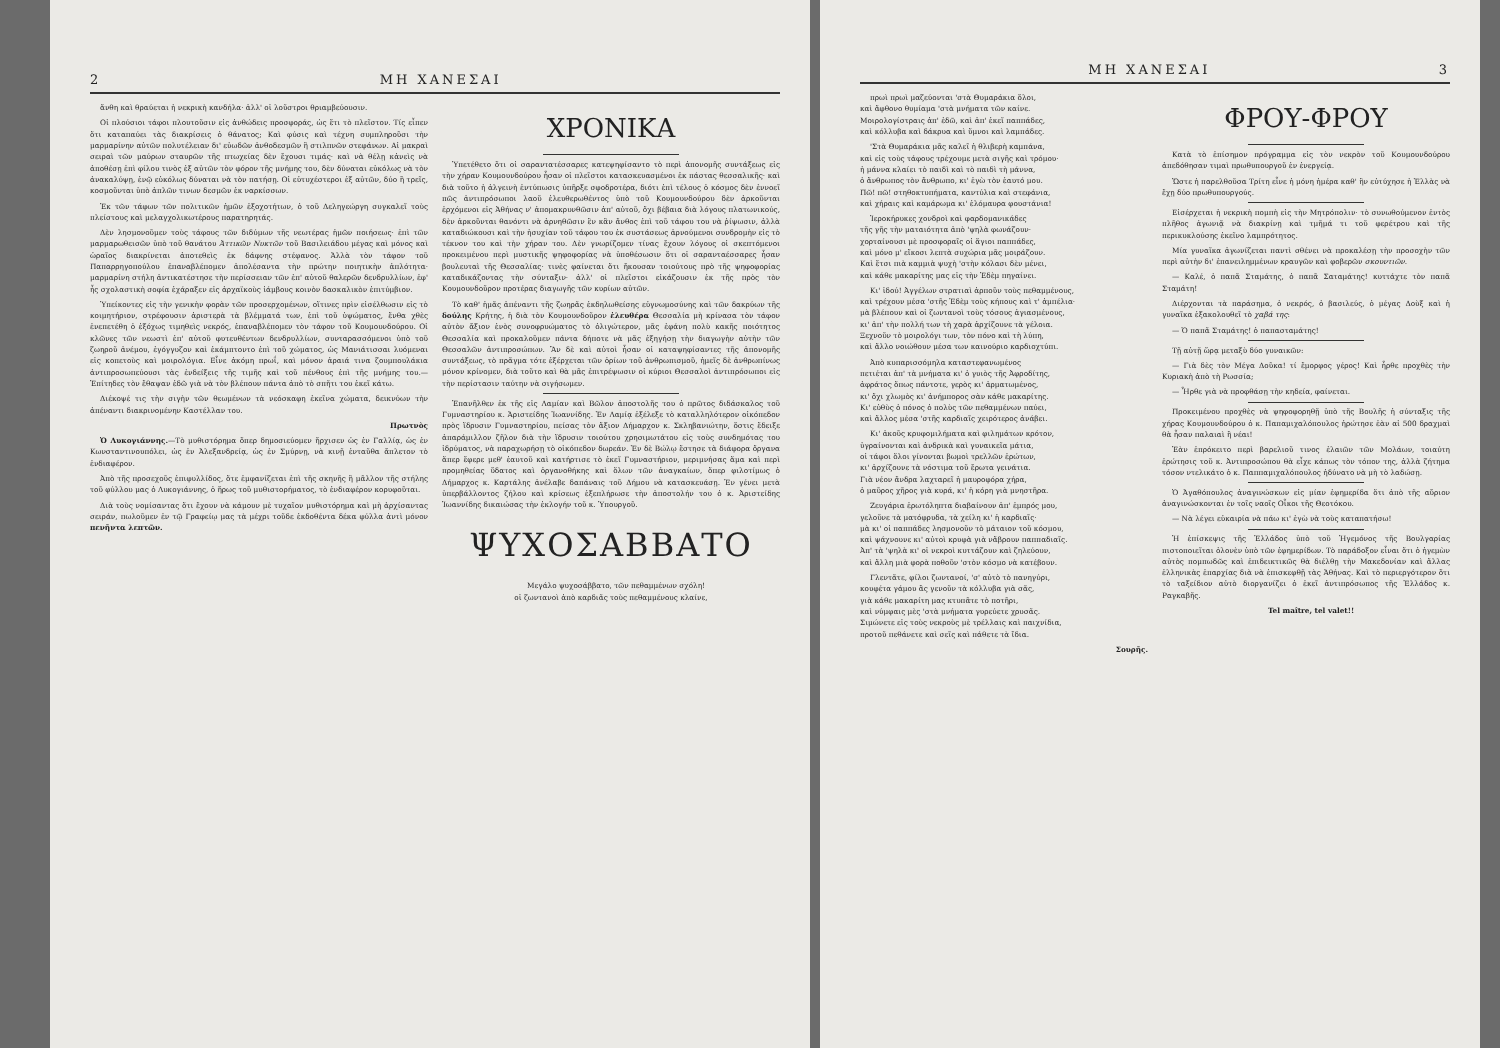2 ΜΗ ΧΑΝΕΣΑΙ
ἄνθη καὶ θραύεται ἡ νεκρικὴ κανδήλα· ἀλλ' οἱ λοῦστροι θριαμβεύουσιν.
Οἱ πλούσιοι τάφοι πλουτοῦσιν εἰς ἀνθώδεις προσφοράς, ὡς ἔτι τὸ πλεῖστον. Τίς εἶπεν ὅτι καταπαύει τὰς διακρίσεις ὁ θάνατος; Καὶ φύσις καὶ τέχνη συμπληροῦσι τὴν μαρμαρίνην αὐτῶν πολυτέλειαν δι' εὐωδῶν ἀνθοδεσμῶν ἢ στιλπνῶν στεφάνων. Αἱ μακραὶ σειραὶ τῶν μαύρων σταυρῶν τῆς πτωχείας δὲν ἔχουσι τιμάς· καὶ νὰ θέλῃ κἀνεὶς νὰ ἀποθέσῃ ἐπὶ φίλου τινὸς ἐξ αὐτῶν τὸν φόρον τῆς μνήμης του, δὲν δύναται εὐκόλως νὰ τὸν ἀνακαλύψῃ, ἐνῷ εὐκόλως δύναται νὰ τὸν πατήσῃ. Οἱ εὐτυχέστεροι ἐξ αὐτῶν, δύο ἢ τρεῖς, κοσμοῦνται ὑπὸ ἁπλῶν τινων δεσμῶν ἐκ ναρκίσσων.
Ἐκ τῶν τάφων τῶν πολιτικῶν ἡμῶν ἐξοχοτήτων, ὁ τοῦ Δεληγεώργη συγκαλεῖ τοὺς πλείστους καὶ μελαγχολικωτέρους παρατηρητάς.
Δὲν λησμονοῦμεν τοὺς τάφους τῶν διδύμων τῆς νεωτέρας ἡμῶν ποιήσεως· ἐπὶ τῶν μαρμαρωθεισῶν ὑπὸ τοῦ θανάτου Ἀττικῶν Νυκτῶν τοῦ Βασιλειάδου μέγας καὶ μόνος καὶ ὡραῖος διακρίνεται ἀποτεθεὶς ἐκ δάφνης στέφανος. Ἀλλὰ τὸν τάφον τοῦ Παπαρρηγοπούλου ἐπαναβλέπομεν ἀπολέσαντα τὴν πρώτην ποιητικὴν ἁπλότητα· μαρμαρίνη στήλη ἀντικατέστησε τὴν περίσσειαν τῶν ἐπ' αὐτοῦ θαλερῶν δενδρυλλίων, ἐφ' ἧς σχολαστικὴ σοφία ἐχάραξεν εἰς ἀρχαϊκοὺς ἰάμβους κοινὸν δασκαλικὸν ἐπιτύμβιον.
Ὑπείκοντες εἰς τὴν γενικὴν φορὰν τῶν προσερχομένων, οἵτινες πρὶν εἰσέλθωσιν εἰς τὸ κοιμητήριον, στρέφουσιν ἀριστερὰ τὰ βλέμματά των, ἐπὶ τοῦ ὑψώματος, ἔνθα χθὲς ἐνεπετέθη ὁ ἐξόχως τιμηθεὶς νεκρός, ἐπαναβλέπομεν τὸν τάφον τοῦ Κουμουνδούρου. Οἱ κλῶνες τῶν νεωστὶ ἐπ' αὐτοῦ φυτευθέντων δενδρυλλίων, συνταρασσόμενοι ὑπὸ τοῦ ζωηροῦ ἀνέμου, ἐγόγγυζον καὶ ἐκάμπτοντο ἐπὶ τοῦ χώματος, ὡς Μανιάτισσαι λυόμεναι εἰς κοπετοὺς καὶ μοιρολόγια. Εἶνε ἀκόμη πρωΐ, καὶ μόνον ἀραιά τινα ζουμπουλάκια ἀντιπροσωπεύουσι τὰς ἐνδείξεις τῆς τιμῆς καὶ τοῦ πένθους ἐπὶ τῆς μνήμης του.—Ἐπίτηδες τὸν ἔθαψαν ἐδῶ γιὰ νὰ τὸν βλέπουν πάντα ἀπὸ τὸ σπῆτι του ἐκεῖ κάτω.
Διέκοψέ τις τὴν σιγὴν τῶν θεωμένων τὰ νεόσκαφη ἐκεῖνα χώματα, δεικνύων τὴν ἀπέναντι διακρινομένην Καστέλλαν του.
Πρωτνὸς
Ὁ Λυκογιάννης.—Τὸ μυθιστόρημα ὅπερ δημοσιεύομεν ἤρχισεν ὡς ἐν Γαλλίᾳ, ὡς ἐν Κωνσταντινουπόλει, ὡς ἐν Ἀλεξανδρείᾳ, ὡς ἐν Σμύρνῃ, νὰ κινῇ ἐνταῦθα ἄπλετον τὸ ἐνδιαφέρον.
Ἀπὸ τῆς προσεχοῦς ἐπιφυλλίδος, ὅτε ἐμφανίζεται ἐπὶ τῆς σκηνῆς ἢ μᾶλλον τῆς στήλης τοῦ φύλλου μας ὁ Λυκογιάννης, ὁ ἥρως τοῦ μυθιστορήματος, τὸ ἐνδιαφέρον κορυφοῦται.
Διὰ τοὺς νομίσαντας ὅτι ἔχουν νὰ κάμουν μὲ τυχαῖον μυθιστόρημα καὶ μὴ ἀρχίσαντας σειράν, πωλοῦμεν ἐν τῷ Γραφείῳ μας τὰ μέχρι τοῦδε ἐκδοθέντα δέκα φύλλα ἀντὶ μόνον πενῆντα λεπτῶν.
ΧΡΟΝΙΚΑ
Ὑπετέθετο ὅτι οἱ σαραντατέσσαρες κατεψηφίσαντο τὸ περὶ ἀπονομῆς συντάξεως εἰς τὴν χήραν Κουμουνδούρου ἦσαν οἱ πλεῖστοι κατασκευασμένοι ἐκ πάστας θεσσαλικῆς· καὶ διὰ τοῦτο ἡ ἀλγεινὴ ἐντύπωσις ὑπῆρξε σφοδροτέρα, διότι ἐπὶ τέλους ὁ κόσμος δὲν ἐννοεῖ πῶς ἀντιπρόσωποι λαοῦ ἐλευθερωθέντος ὑπὸ τοῦ Κουμουνδούρου δὲν ἀρκοῦνται ἐρχόμενοι εἰς Ἀθήνας ν' ἀπομακρυνθῶσιν ἀπ' αὐτοῦ, ὄχι βέβαια διὰ λόγους πλατωνικούς, δὲν ἀρκοῦνται θανόντι νὰ ἀρνηθῶσιν ἓν κἂν ἄνθος ἐπὶ τοῦ τάφου του νὰ ῥίψωσιν, ἀλλὰ καταδιώκουσι καὶ τὴν ἡσυχίαν τοῦ τάφου του ἐκ συστάσεως ἀρνούμενοι συνδρομὴν εἰς τὸ τέκνον του καὶ τὴν χήραν του. Δὲν γνωρίζομεν τίνας ἔχουν λόγους οἱ σκεπτόμενοι προκειμένου περὶ μυστικῆς ψηφοφορίας νὰ ὑποθέσωσιν ὅτι οἱ σαρανταέσσαρες ἦσαν βουλευταὶ τῆς Θεσσαλίας· τινὲς φαίνεται ὅτι ἤκουσαν τοιούτους πρὸ τῆς ψηφοφορίας καταδικάζοντας τὴν σύνταξιν· ἀλλ' οἱ πλεῖστοι εἰκάζουσιν ἐκ τῆς πρὸς τὸν Κουμουνδοῦρον προτέρας διαγωγῆς τῶν κυρίων αὐτῶν.
Τὸ καθ' ἡμᾶς ἀπέναντι τῆς ζωηρᾶς ἐκδηλωθείσης εὐγνωμοσύνης καὶ τῶν δακρύων τῆς δούλης Κρήτης, ἡ διὰ τὸν Κουμουνδοῦρον ἐλευθέρα Θεσσαλία μὴ κρίνασα τὸν τάφον αὐτὸν ἄξιον ἑνὸς συνοφρυώματος τὸ ὀλιγώτερον, μᾶς ἐφάνη πολὺ κακῆς ποιότητος Θεσσαλία καὶ προκαλοῦμεν πάντα δήποτε νὰ μᾶς ἐξηγήσῃ τὴν διαγωγὴν αὐτὴν τῶν Θεσσαλῶν ἀντιπροσώπων. Ἂν δὲ καὶ αὐτοὶ ἦσαν οἱ καταψηφίσαντες τῆς ἀπονομῆς συντάξεως, τὸ πρᾶγμα τότε ἐξέρχεται τῶν ὁρίων τοῦ ἀνθρωπισμοῦ, ἡμεῖς δὲ ἀνθρωπίνως μόνον κρίνομεν, διὰ τοῦτο καὶ θὰ μᾶς ἐπιτρέψωσιν οἱ κύριοι Θεσσαλοὶ ἀντιπρόσωποι εἰς τὴν περίστασιν ταύτην νὰ σιγήσωμεν.
Ἐπανῆλθεν ἐκ τῆς εἰς Λαμίαν καὶ Βῶλον ἀποστολῆς του ὁ πρῶτος διδάσκαλος τοῦ Γυμναστηρίου κ. Ἀριστείδης Ἰωαννίδης. Ἐν Λαμίᾳ ἐξέλεξε τὸ καταλληλότερον οἰκόπεδον πρὸς ἵδρυσιν Γυμναστηρίου, πείσας τὸν ἄξιον Δήμαρχον κ. Σκληβανιώτην, ὅστις ἔδειξε ἀπαράμιλλον ζῆλον διὰ τὴν ἵδρυσιν τοιούτου χρησιμωτάτου εἰς τοὺς συνδημότας του ἱδρύματος, νὰ παραχωρήσῃ τὸ οἰκόπεδον δωρεάν. Ἐν δὲ Βώλῳ ἔστησε τὰ διάφορα ὄργανα ἅπερ ἔφερε μεθ' ἑαυτοῦ καὶ κατήρτισε τὸ ἐκεῖ Γυμναστήριον, μεριμνήσας ἅμα καὶ περὶ προμηθείας ὕδατος καὶ ὀργανοθήκης καὶ ὅλων τῶν ἀναγκαίων, ὅπερ φιλοτίμως ὁ Δήμαρχος κ. Καρτάλης ἀνέλαβε δαπάναις τοῦ Δήμου νὰ κατασκευάσῃ. Ἐν γένει μετὰ ὑπερβάλλοντος ζήλου καὶ κρίσεως ἐξεπλήρωσε τὴν ἀποστολήν του ὁ κ. Ἀριστείδης Ἰωαννίδης δικαιώσας τὴν ἐκλογήν τοῦ κ. Ὑπουργοῦ.
ΨΥΧΟΣΑΒΒΑΤΟ
Μεγάλο ψυχοσάββατο, τῶν πεθαμμένων σχόλη!
οἱ ζωντανοὶ ἀπὸ καρδιᾶς τοὺς πεθαμμένους κλαίνε,
ΜΗ ΧΑΝΕΣΑΙ 3
πρωὶ πρωὶ μαζεύονται 'στὰ Θυμαράκια ὅλοι,
καὶ ἄφθονο θυμίαμα 'στὰ μνήματα τῶν καίνε.
Μοιρολογίστραις ἀπ' ἐδῶ, καὶ ἀπ' ἐκεῖ παππάδες,
καὶ κόλλυβα καὶ δάκρυα καὶ ὕμνοι καὶ λαμπάδες.
'Στὰ Θυμαράκια μᾶς καλεῖ ἡ θλιβερὴ καμπάνα,
καὶ εἰς τοὺς τάφους τρέχουμε μετὰ σιγῆς καὶ τρόμου·
ἡ μάννα κλαίει τὸ παιδὶ καὶ τὸ παιδὶ τὴ μάννα,
ὁ ἄνθρωπος τὸν ἄνθρωπο, κι' ἐγὼ τὸν ἑαυτό μου.
Πῶ! πῶ! στηθοκτυπήματα, καντύλια καὶ στεφάνια,
καὶ χήραις καὶ καμάρωμα κι' ἐλόμαυρα φουστάνια!
Ἱεροκήρυκες χονδροὶ καὶ φαρδομανικάδες
τῆς γῆς τὴν ματαιότητα ἀπὸ 'ψηλὰ φωνάζουν·
χορταίνουσι μὲ προσφοραῖς οἱ ἅγιοι παππάδες,
καὶ μόνο μ' εἴκοσι λεπτὰ συχώρια μᾶς μοιράζουν.
Καὶ ἔτσι πιὰ καμμιὰ ψυχὴ 'στὴν κόλασι δὲν μένει,
καὶ κάθε μακαρίτης μας εἰς τὴν Ἐδὲμ πηγαίνει.
Κι' ἰδού! Ἀγγέλων στρατιαὶ ἁρποῦν τοὺς πεθαμμένους,
καὶ τρέχουν μέσα 'στῆς Ἐδὲμ τοὺς κήπους καὶ τ' ἀμπέλια·
μὰ βλέπουν καὶ οἱ ζωντανοὶ τοὺς τόσους ἁγιασμένους,
κι' ἀπ' τὴν πολλή των τὴ χαρὰ ἀρχίζουνε τὰ γέλοια.
Ξεχνοῦν τὸ μοιρολόγι των, τὸν πόνο καὶ τὴ λύπη,
καὶ ἄλλο νοιώθουν μέσα των καινούριο καρδιοχτύπι.
Ἀπὸ κυπαρισσόμηλα καταστεφανωμένος
πετιέται ἀπ' τὰ μνήματα κι' ὁ γυιὸς τῆς Ἀφροδίτης,
ἀφράτος ὅπως πάντοτε, γερὸς κι' ἁρματωμένος,
κι' ὄχι χλωμὸς κι' ἀνήμπορος σὰν κάθε μακαρίτης.
Κι' εὐθὺς ὁ πόνος ὁ πολὺς τῶν πεθαμμένων παύει,
καὶ ἄλλος μέσα 'στῆς καρδιαῖς χειρότερος ἀνάβει.
Κι' ἀκοῦς κρυφομιλήματα καὶ φιλημάτων κρότον,
ὑγραίνονται καὶ ἀνδρικὰ καὶ γυναικεῖα μάτια,
οἱ τάφοι ὅλοι γίνονται βωμοὶ τρελλῶν ἐρώτων,
κι' ἀρχίζουνε τὰ νόστιμα τοῦ ἔρωτα γεινάτια.
Γιὰ νέον ἄνδρα λαχταρεῖ ἡ μαυροφόρα χήρα,
ὁ μαῦρος χῆρος γιὰ κυρά, κι' ἡ κόρη γιὰ μνηστῆρα.
Ζευγάρια ἐρωτόληπτα διαβαίνουν ἀπ' ἐμπρός μου,
γελοῦνε τὰ ματόφρυδα, τὰ χείλη κι' ἡ καρδιαῖς·
μὰ κι' οἱ παππάδες λησμονοῦν τὸ μάταιον τοῦ κόσμου,
καὶ ψάχνουνε κι' αὐτοὶ κρυφὰ γιὰ νἄβρουν παππαδιαῖς.
Ἀπ' τὰ 'ψηλὰ κι' οἱ νεκροὶ κυττάζουν καὶ ζηλεύουν,
καὶ ἄλλη μιὰ φορὰ ποθοῦν 'στὸν κόσμο νὰ κατέβουν.
Γλεντᾶτε, φίλοι ζωντανοί, 'σ' αὐτὸ τὸ πανηγύρι,
κουφέτα γάμου ἂς γενοῦν τὰ κόλλυβα γιὰ σᾶς,
γιὰ κάθε μακαρίτη μας κτυπᾶτε τὸ ποτῆρι,
καὶ νύμφαις μὲς 'στὰ μνήματα γυρεύετε χρυσᾶς.
Σιμώνετε εἰς τοὺς νεκροὺς μὲ τρέλλαις καὶ παιχνίδια,
προτοῦ πεθάνετε καὶ σεῖς καὶ πάθετε τὰ ἴδια.
Σουρῆς.
ΦΡΟΥ-ΦΡΟΥ
Κατὰ τὸ ἐπίσημον πρόγραμμα εἰς τὸν νεκρὸν τοῦ Κουμουνδούρου ἀπεδόθησαν τιμαὶ πρωθυπουργοῦ ἐν ἐνεργείᾳ.
Ὥστε ἡ παρελθοῦσα Τρίτη εἶνε ἡ μόνη ἡμέρα καθ' ἣν εὐτύχησε ἡ Ἑλλὰς νὰ ἔχῃ δύο πρωθυπουργούς.
Εἰσέρχεται ἡ νεκρικὴ πομπὴ εἰς τὴν Μητρόπολιν· τὸ συνωθούμενον ἐντὸς πλῆθος ἀγωνιᾷ νὰ διακρίνῃ καὶ τμῆμά τι τοῦ φερέτρου καὶ τῆς περικυκλούσης ἐκεῖνο λαμπρότητος.
Μία γυναῖκα ἀγωνίζεται παντὶ σθένει νὰ προκαλέσῃ τὴν προσοχὴν τῶν περὶ αὐτὴν δι' ἐπανειλημμένων κραυγῶν καὶ φοβερῶν σκουντιῶν.
— Καλέ, ὁ παπᾶ Σταμάτης, ὁ παπᾶ Σαταμάτης! κυττάχτε τὸν παπᾶ Σταμάτη!
Διέρχονται τὰ παράσημα, ὁ νεκρός, ὁ βασιλεύς, ὁ μέγας Δοὺξ καὶ ἡ γυναῖκα ἐξακολουθεῖ τὸ χαβά της:
— Ὁ παπᾶ Σταμάτης! ὁ παπασταμάτης!
Τῇ αὐτῇ ὥρᾳ μεταξὺ δύο γυναικῶν:
— Γιὰ δὲς τὸν Μέγα Δοῦκα! τί ἔμορφος γέρος! Καὶ ἦρθε προχθὲς τὴν Κυριακὴ ἀπὸ τὴ Ρωσσία;
— Ἦρθε γιὰ νὰ προφθάσῃ τὴν κηδεία, φαίνεται.
Προκειμένου προχθὲς νὰ ψηφοφορηθῇ ὑπὸ τῆς Βουλῆς ἡ σύνταξις τῆς χήρας Κουμουνδούρου ὁ κ. Παπαμιχαλόπουλος ἠρώτησε ἐὰν αἱ 500 δραχμαὶ θὰ ἦσαν παλαιαὶ ἢ νέαι!
Ἐὰν ἐπρόκειτο περὶ βαρελιοῦ τινος ἐλαιῶν τῶν Μολάων, τοιαύτη ἐρώτησις τοῦ κ. Ἀντιπροσώπου θὰ εἶχε κάπως τὸν τόπον της, ἀλλὰ ζήτημα τόσον ντελικάτο ὁ κ. Παππαμιχαλόπουλος ἠδύνατο νὰ μὴ τὸ λαδώσῃ.
Ὁ Ἀγαθόπουλος ἀναγινώσκων εἰς μίαν ἐφημερίδα ὅτι ἀπὸ τῆς αὔριον ἀναγινώσκονται ἐν τοῖς ναοῖς Οἶκοι τῆς Θεοτόκου.
— Νὰ λέγει εὐκαιρία νὰ πάω κι' ἐγὼ νὰ τοὺς καταπατήσω!
Ἡ ἐπίσκεψις τῆς Ἑλλάδος ὑπὸ τοῦ Ἡγεμόνος τῆς Βουλγαρίας πιστοποιεῖται ὁλονὲν ὑπὸ τῶν ἐφημερίδων. Τὸ παράδοξον εἶναι ὅτι ὁ ἡγεμὼν αὐτὸς πομπωδῶς καὶ ἐπιδεικτικῶς θὰ διέλθῃ τὴν Μακεδονίαν καὶ ἄλλας ἑλληνικὰς ἐπαρχίας διὰ νὰ ἐπισκεφθῇ τὰς Ἀθήνας. Καὶ τὸ περιεργότερον ὅτι τὸ ταξείδιον αὐτὸ διοργανίζει ὁ ἐκεῖ ἀντιπρόσωπος τῆς Ἑλλάδος κ. Ραγκαβῆς.
Tel maître, tel valet!!